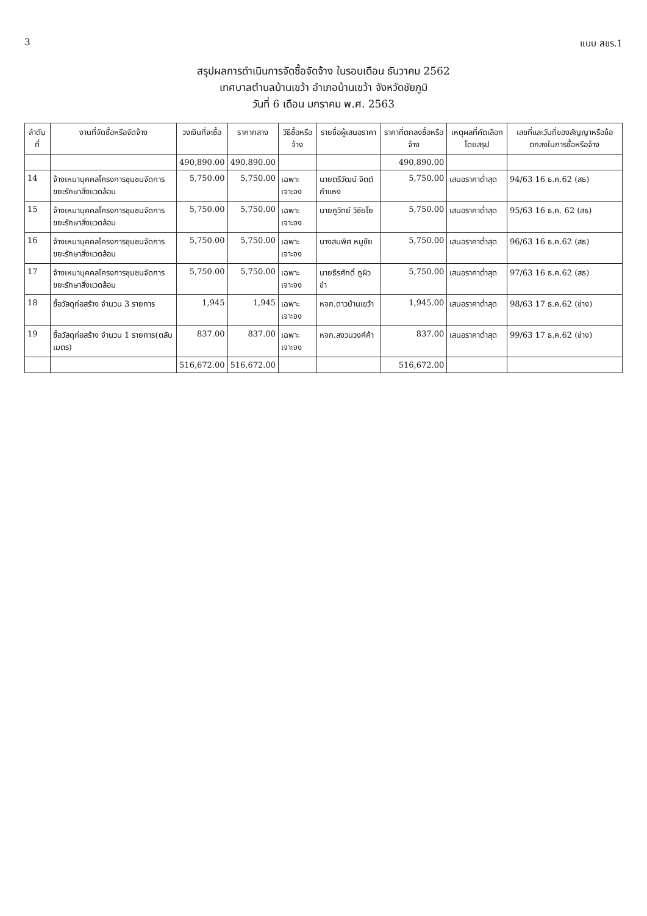3 แบบ สขร.1
สรุปผลการดำเนินการจัดซื้อจัดจ้าง ในรอบเดือน ธันวาคม 2562
เทศบาลตำบลบ้านเขว้า อำเภอบ้านเขว้า จังหวัดชัยภูมิ
วันที่ 6 เดือน มกราคม พ.ศ. 2563
| ลำดับที่ | งานที่จัดซื้อหรือจัดจ้าง | วงเงินที่จะซื้อ | ราคากลาง | วิธีซื้อหรือจ้าง | รายชื่อผู้เสนอราคา | ราคาที่ตกลงซื้อหรือจ้าง | เหตุผลที่คัดเลือกโดยสรุป | เลขที่และวันที่ของสัญญาหรือข้อตกลงในการซื้อหรือจ้าง |
| --- | --- | --- | --- | --- | --- | --- | --- | --- |
| | | 490,890.00 | 490,890.00 | | | 490,890.00 | | |
| 14 | จ้างเหมาบุคคลโครงการชุมชนจัดการขยะรักษาสิ่งแวดล้อม | 5,750.00 | 5,750.00 | เฉพาะเจาะจง | นายตรีวัฒน์ จิตต์กำแหง | 5,750.00 | เสนอราคาต่ำสุด | 94/63 16 ธ.ค.62 (สธ) |
| 15 | จ้างเหมาบุคคลโครงการชุมชนจัดการขยะรักษาสิ่งแวดล้อม | 5,750.00 | 5,750.00 | เฉพาะเจาะจง | นายภูวิทย์ วิชัยโย | 5,750.00 | เสนอราคาต่ำสุด | 95/63 16 ธ.ค. 62 (สธ) |
| 16 | จ้างเหมาบุคคลโครงการชุมชนจัดการขยะรักษาสิ่งแวดล้อม | 5,750.00 | 5,750.00 | เฉพาะเจาะจง | นางสมพิศ หมูชัย | 5,750.00 | เสนอราคาต่ำสุด | 96/63 16 ธ.ค.62 (สธ) |
| 17 | จ้างเหมาบุคคลโครงการชุมชนจัดการขยะรักษาสิ่งแวดล้อม | 5,750.00 | 5,750.00 | เฉพาะเจาะจง | นายธีรศักดิ์ ภูผิวขำ | 5,750.00 | เสนอราคาต่ำสุด | 97/63 16 ธ.ค.62 (สธ) |
| 18 | ซื้อวัสดุก่อสร้าง จำนวน 3 รายการ | 1,945 | 1,945 | เฉพาะเจาะจง | หจก.ดาวบ้านเขว้า | 1,945.00 | เสนอราคาต่ำสุด | 98/63 17 ธ.ค.62 (ช่าง) |
| 19 | ซื้อวัสดุก่อสร้าง จำนวน 1 รายการ(ตลับเมตร) | 837.00 | 837.00 | เฉพาะเจาะจง | หจก.สงวนวงศ์ค้า | 837.00 | เสนอราคาต่ำสุด | 99/63 17 ธ.ค.62 (ช่าง) |
| | | 516,672.00 | 516,672.00 | | | 516,672.00 | | |